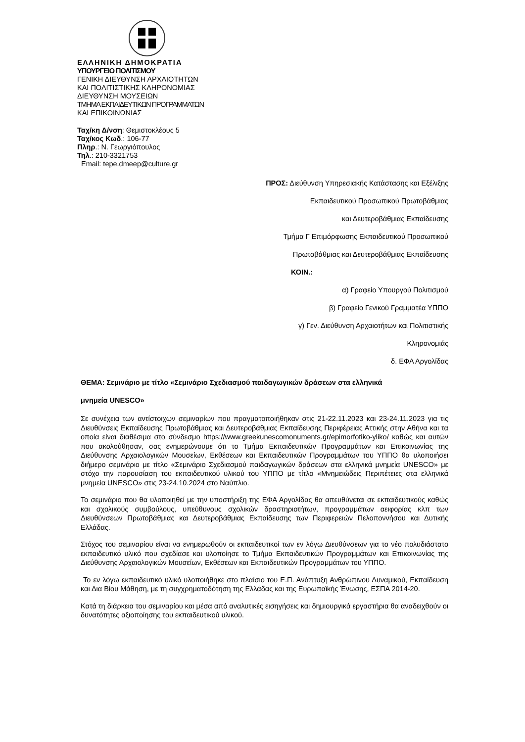ΕΛΛΗΝΙΚΗ ΔΗΜΟΚΡΑΤΙΑ
ΥΠΟΥΡΓΕΙΟ ΠΟΛΙΤΙΣΜΟΥ
ΓΕΝΙΚΗ ΔΙΕΥΘΥΝΣΗ ΑΡΧΑΙΟΤΗΤΩΝ
ΚΑΙ ΠΟΛΙΤΙΣΤΙΚΗΣ ΚΛΗΡΟΝΟΜΙΑΣ
ΔΙΕΥΘΥΝΣΗ ΜΟΥΣΕΙΩΝ
ΤΜΗΜΑ ΕΚΠΑΙΔΕΥΤΙΚΩΝ ΠΡΟΓΡΑΜΜΑΤΩΝ
ΚΑΙ ΕΠΙΚΟΙΝΩΝΙΑΣ
Ταχ/κη Δ/νση: Θεμιστοκλέους 5
Ταχ/κος Κωδ.: 106-77
Πληρ.: Ν. Γεωργιόπουλος
Τηλ.: 210-3321753
Email: tepe.dmeep@culture.gr
ΠΡΟΣ: Διεύθυνση Υπηρεσιακής Κατάστασης και Εξέλιξης
Εκπαιδευτικού Προσωπικού Πρωτοβάθμιας
και Δευτεροβάθμιας Εκπαίδευσης
Τμήμα Γ Επιμόρφωσης Εκπαιδευτικού Προσωπικού
Πρωτοβάθμιας και Δευτεροβάθμιας Εκπαίδευσης
ΚΟΙΝ.:
α) Γραφείο Υπουργού Πολιτισμού
β) Γραφείο Γενικού Γραμματέα ΥΠΠΟ
γ) Γεν. Διεύθυνση Αρχαιοτήτων και Πολιτιστικής
Κληρονομιάς
δ. ΕΦΑ Αργολίδας
ΘΕΜΑ: Σεμινάριο με τίτλο «Σεμινάριο Σχεδιασμού παιδαγωγικών δράσεων στα ελληνικά
μνημεία UNESCO»
Σε συνέχεια των αντίστοιχων σεμιναρίων που πραγματοποιήθηκαν στις 21-22.11.2023 και 23-24.11.2023 για τις Διευθύνσεις Εκπαίδευσης Πρωτοβάθμιας και Δευτεροβάθμιας Εκπαίδευσης Περιφέρειας Αττικής στην Αθήνα και τα οποία είναι διαθέσιμα στο σύνδεσμο https://www.greekunescomonuments.gr/epimorfotiko-yliko/ καθώς και αυτών που ακολούθησαν, σας ενημερώνουμε ότι το Τμήμα Εκπαιδευτικών Προγραμμάτων και Επικοινωνίας της Διεύθυνσης Αρχαιολογικών Μουσείων, Εκθέσεων και Εκπαιδευτικών Προγραμμάτων του ΥΠΠΟ θα υλοποιήσει διήμερο σεμινάριο με τίτλο «Σεμινάριο Σχεδιασμού παιδαγωγικών δράσεων στα ελληνικά μνημεία UNESCO» με στόχο την παρουσίαση του εκπαιδευτικού υλικού του ΥΠΠΟ με τίτλο «Μνημειώδεις Περιπέτειες στα ελληνικά μνημεία UNESCO» στις 23-24.10.2024 στο Ναύπλιο.
Το σεμινάριο που θα υλοποιηθεί με την υποστήριξη της ΕΦΑ Αργολίδας θα απευθύνεται σε εκπαιδευτικούς καθώς και σχολικούς συμβούλους, υπεύθυνους σχολικών δραστηριοτήτων, προγραμμάτων αειφορίας κλπ των Διευθύνσεων Πρωτοβάθμιας και Δευτεροβάθμιας Εκπαίδευσης των Περιφερειών Πελοποννήσου και Δυτικής Ελλάδας.
Στόχος του σεμιναρίου είναι να ενημερωθούν οι εκπαιδευτικοί των εν λόγω Διευθύνσεων για το νέο πολυδιάστατο εκπαιδευτικό υλικό που σχεδίασε και υλοποίησε το Τμήμα Εκπαιδευτικών Προγραμμάτων και Επικοινωνίας της Διεύθυνσης Αρχαιολογικών Μουσείων, Εκθέσεων και Εκπαιδευτικών Προγραμμάτων του ΥΠΠΟ.
Το εν λόγω εκπαιδευτικό υλικό υλοποιήθηκε στο πλαίσιο του Ε.Π. Ανάπτυξη Ανθρώπινου Δυναμικού, Εκπαίδευση και Δια Βίου Μάθηση, με τη συγχρηματοδότηση της Ελλάδας και της Ευρωπαϊκής Ένωσης, ΕΣΠΑ 2014-20.
Κατά τη διάρκεια του σεμιναρίου και μέσα από αναλυτικές εισηγήσεις και δημιουργικά εργαστήρια θα αναδειχθούν οι δυνατότητες αξιοποίησης του εκπαιδευτικού υλικού.